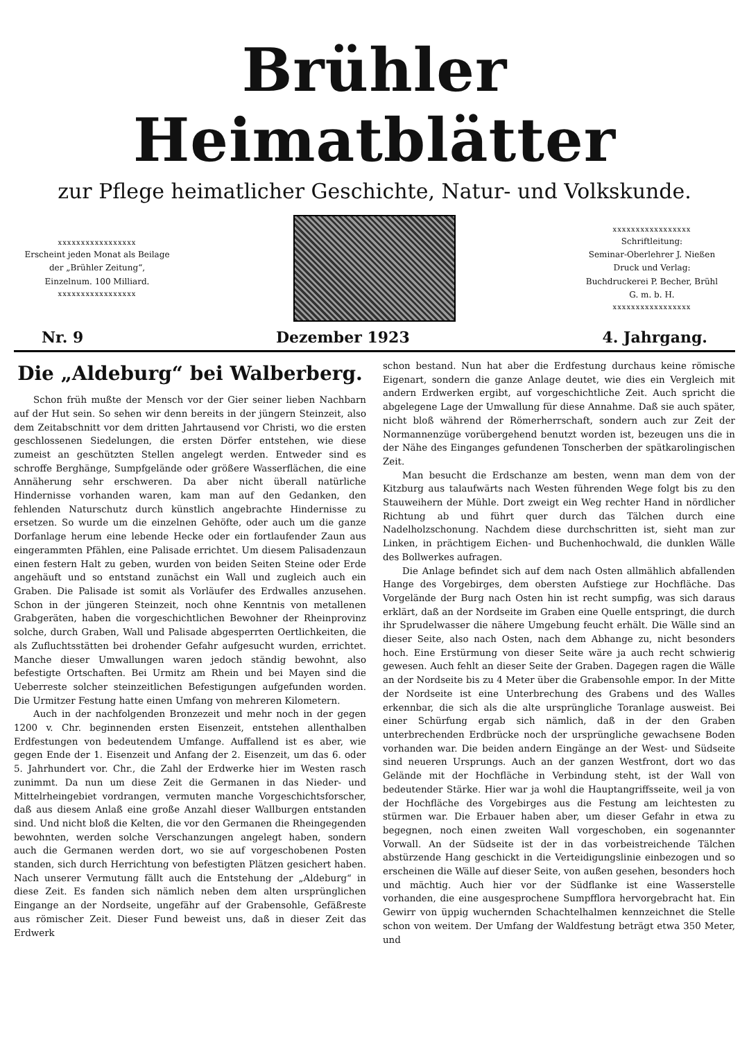Brühler Heimatblätter
zur Pflege heimatlicher Geschichte, Natur- und Volkskunde.
xxxxxxxxxxxxxxxxx
Erscheint jeden Monat als Beilage
der „Brühler Zeitung“,
Einzelnum. 100 Milliard.
xxxxxxxxxxxxxxxxx
xxxxxxxxxxxxxxxxx
Schriftleitung:
Seminar-Oberlehrer J. Nießen
Druck und Verlag:
Buchdruckerei P. Becher, Brühl
G. m. b. H.
xxxxxxxxxxxxxxxxx
Nr. 9 Dezember 1923 4. Jahrgang.
Die „Aldeburg“ bei Walberberg.
Schon früh mußte der Mensch vor der Gier seiner lieben Nachbarn auf der Hut sein. So sehen wir denn bereits in der jüngern Steinzeit, also dem Zeitabschnitt vor dem dritten Jahrtausend vor Christi, wo die ersten geschlossenen Siedelungen, die ersten Dörfer entstehen, wie diese zumeist an geschützten Stellen angelegt werden. Entweder sind es schroffe Berghänge, Sumpfgelände oder größere Wasserflächen, die eine Annäherung sehr erschweren. Da aber nicht überall natürliche Hindernisse vorhanden waren, kam man auf den Gedanken, den fehlenden Naturschutz durch künstlich angebrachte Hindernisse zu ersetzen. So wurde um die einzelnen Gehöfte, oder auch um die ganze Dorfanlage herum eine lebende Hecke oder ein fortlaufender Zaun aus eingerammten Pfählen, eine Palisade errichtet. Um diesem Palisadenzaun einen festern Halt zu geben, wurden von beiden Seiten Steine oder Erde angehäuft und so entstand zunächst ein Wall und zugleich auch ein Graben. Die Palisade ist somit als Vorläufer des Erdwalles anzusehen. Schon in der jüngeren Steinzeit, noch ohne Kenntnis von metallenen Grabgeräten, haben die vorgeschichtlichen Bewohner der Rheinprovinz solche, durch Graben, Wall und Palisade abgesperrten Oertlichkeiten, die als Zufluchtsstätten bei drohender Gefahr aufgesucht wurden, errichtet. Manche dieser Umwallungen waren jedoch ständig bewohnt, also befestigte Ortschaften. Bei Urmitz am Rhein und bei Mayen sind die Ueberreste solcher steinzeitlichen Befestigungen aufgefunden worden. Die Urmitzer Festung hatte einen Umfang von mehreren Kilometern.
Auch in der nachfolgenden Bronzezeit und mehr noch in der gegen 1200 v. Chr. beginnenden ersten Eisenzeit, entstehen allenthalben Erdfestungen von bedeutendem Umfange. Auffallend ist es aber, wie gegen Ende der 1. Eisenzeit und Anfang der 2. Eisenzeit, um das 6. oder 5. Jahrhundert vor. Chr., die Zahl der Erdwerke hier im Westen rasch zunimmt. Da nun um diese Zeit die Germanen in das Nieder- und Mittelrheingebiet vordrangen, vermuten manche Vorgeschichtsforscher, daß aus diesem Anlaß eine große Anzahl dieser Wallburgen entstanden sind. Und nicht bloß die Kelten, die vor den Germanen die Rheingegenden bewohnten, werden solche Verschanzungen angelegt haben, sondern auch die Germanen werden dort, wo sie auf vorgeschobenen Posten standen, sich durch Herrichtung von befestigten Plätzen gesichert haben. Nach unserer Vermutung fällt auch die Entstehung der „Aldeburg“ in diese Zeit. Es fanden sich nämlich neben dem alten ursprünglichen Eingange an der Nordseite, ungefähr auf der Grabensohle, Gefäßreste aus römischer Zeit. Dieser Fund beweist uns, daß in dieser Zeit das Erdwerk
schon bestand. Nun hat aber die Erdfestung durchaus keine römische Eigenart, sondern die ganze Anlage deutet, wie dies ein Vergleich mit andern Erdwerken ergibt, auf vorgeschichtliche Zeit. Auch spricht die abgelegene Lage der Umwallung für diese Annahme. Daß sie auch später, nicht bloß während der Römerherrschaft, sondern auch zur Zeit der Normannenzüge vorübergehend benutzt worden ist, bezeugen uns die in der Nähe des Einganges gefundenen Tonscherben der spätkarolingischen Zeit.
Man besucht die Erdschanze am besten, wenn man dem von der Kitzburg aus talaufwärts nach Westen führenden Wege folgt bis zu den Stauweihern der Mühle. Dort zweigt ein Weg rechter Hand in nördlicher Richtung ab und führt quer durch das Tälchen durch eine Nadelholzschonung. Nachdem diese durchschritten ist, sieht man zur Linken, in prächtigem Eichen- und Buchenhochwald, die dunklen Wälle des Bollwerkes aufragen.
Die Anlage befindet sich auf dem nach Osten allmählich abfallenden Hange des Vorgebirges, dem obersten Aufstiege zur Hochfläche. Das Vorgelände der Burg nach Osten hin ist recht sumpfig, was sich daraus erklärt, daß an der Nordseite im Graben eine Quelle entspringt, die durch ihr Sprudelwasser die nähere Umgebung feucht erhält. Die Wälle sind an dieser Seite, also nach Osten, nach dem Abhange zu, nicht besonders hoch. Eine Erstürmung von dieser Seite wäre ja auch recht schwierig gewesen. Auch fehlt an dieser Seite der Graben. Dagegen ragen die Wälle an der Nordseite bis zu 4 Meter über die Grabensohle empor. In der Mitte der Nordseite ist eine Unterbrechung des Grabens und des Walles erkennbar, die sich als die alte ursprüngliche Toranlage ausweist. Bei einer Schürfung ergab sich nämlich, daß in der den Graben unterbrechenden Erdbrücke noch der ursprüngliche gewachsene Boden vorhanden war. Die beiden andern Eingänge an der West- und Südseite sind neueren Ursprungs. Auch an der ganzen Westfront, dort wo das Gelände mit der Hochfläche in Verbindung steht, ist der Wall von bedeutender Stärke. Hier war ja wohl die Hauptangriffsseite, weil ja von der Hochfläche des Vorgebirges aus die Festung am leichtesten zu stürmen war. Die Erbauer haben aber, um dieser Gefahr in etwa zu begegnen, noch einen zweiten Wall vorgeschoben, ein sogenannter Vorwall. An der Südseite ist der in das vorbeistreichende Tälchen abstürzende Hang geschickt in die Verteidigungslinie einbezogen und so erscheinen die Wälle auf dieser Seite, von außen gesehen, besonders hoch und mächtig. Auch hier vor der Südflanke ist eine Wasserstelle vorhanden, die eine ausgesprochene Sumpfflora hervorgebracht hat. Ein Gewirr von üppig wuchernden Schachtelhalmen kennzeichnet die Stelle schon von weitem. Der Umfang der Waldfestung beträgt etwa 350 Meter, und